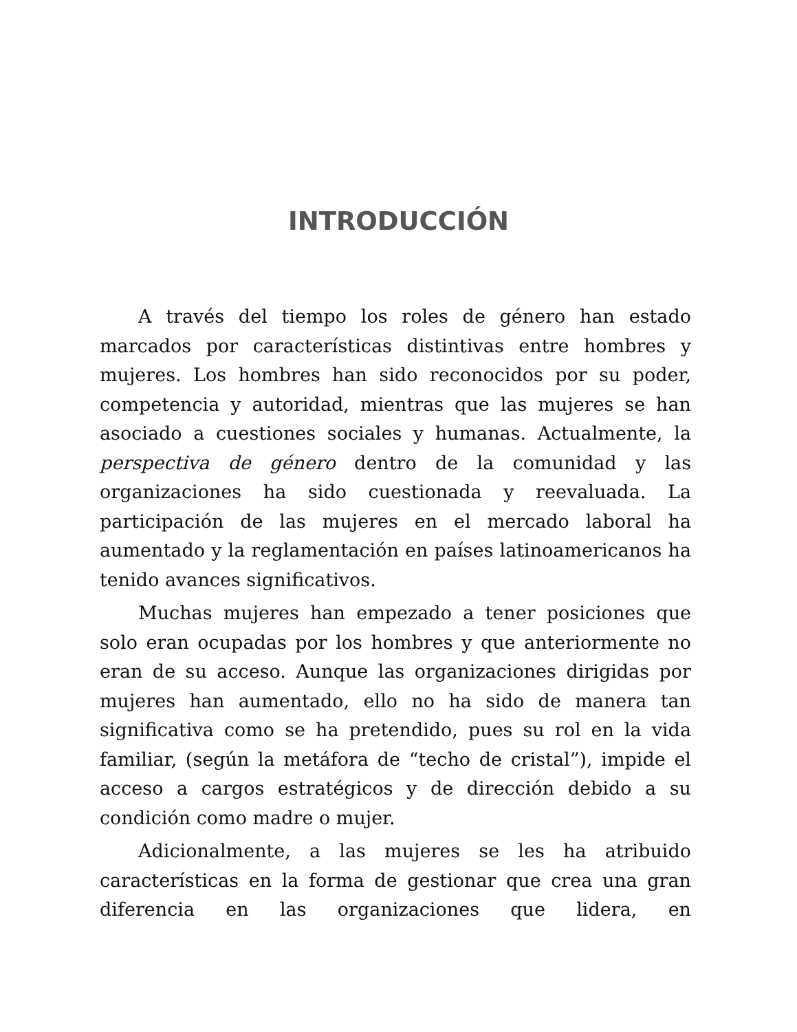INTRODUCCIÓN
A través del tiempo los roles de género han estado marcados por características distintivas entre hombres y mujeres. Los hombres han sido reconocidos por su poder, competencia y autoridad, mientras que las mujeres se han asociado a cuestiones sociales y humanas. Actualmente, la perspectiva de género dentro de la comunidad y las organizaciones ha sido cuestionada y reevaluada. La participación de las mujeres en el mercado laboral ha aumentado y la reglamentación en países latinoamericanos ha tenido avances significativos.
Muchas mujeres han empezado a tener posiciones que solo eran ocupadas por los hombres y que anteriormente no eran de su acceso. Aunque las organizaciones dirigidas por mujeres han aumentado, ello no ha sido de manera tan significativa como se ha pretendido, pues su rol en la vida familiar, (según la metáfora de “techo de cristal”), impide el acceso a cargos estratégicos y de dirección debido a su condición como madre o mujer.
Adicionalmente, a las mujeres se les ha atribuido características en la forma de gestionar que crea una gran diferencia en las organizaciones que lidera, en